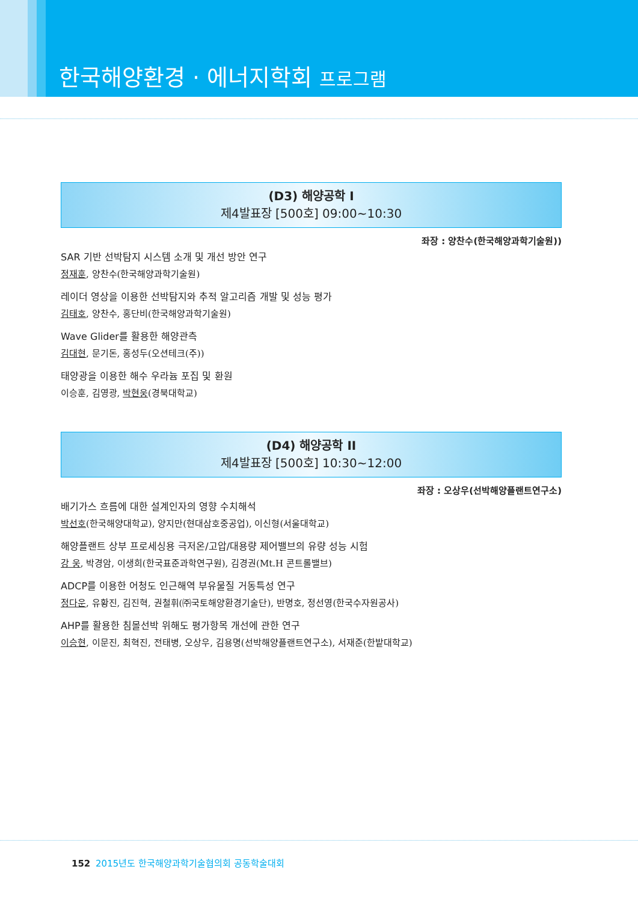한국해양환경 · 에너지학회 프로그램
(D3) 해양공학 I
제4발표장 [500호] 09:00~10:30
좌장 : 양찬수(한국해양과학기술원))
SAR 기반 선박탐지 시스템 소개 및 개선 방안 연구
정재훈, 양찬수(한국해양과학기술원)
레이더 영상을 이용한 선박탐지와 추적 알고리즘 개발 및 성능 평가
김태호, 양찬수, 홍단비(한국해양과학기술원)
Wave Glider를 활용한 해양관측
김대현, 문기돈, 홍성두(오션테크(주))
태양광을 이용한 해수 우라늄 포집 및 환원
이승훈, 김영광, 박현웅(경북대학교)
(D4) 해양공학 II
제4발표장 [500호] 10:30~12:00
좌장 : 오상우(선박해양플랜트연구소)
배기가스 흐름에 대한 설계인자의 영향 수치해석
박선호(한국해양대학교), 양지만(현대삼호중공업), 이신형(서울대학교)
해양플랜트 상부 프로세싱용 극저온/고압/대용량 제어밸브의 유량 성능 시험
강 웅, 박경암, 이생희(한국표준과학연구원), 김경권(Mt.H 콘트롤밸브)
ADCP를 이용한 어청도 인근해역 부유물질 거동특성 연구
정다운, 유황진, 김진혁, 권철휘(㈜국토해양환경기술단), 반명호, 정선영(한국수자원공사)
AHP를 활용한 침몰선박 위해도 평가항목 개선에 관한 연구
이승현, 이문진, 최혁진, 전태병, 오상우, 김용명(선박해양플랜트연구소), 서재준(한밭대학교)
152 2015년도 한국해양과학기술협의회 공동학술대회